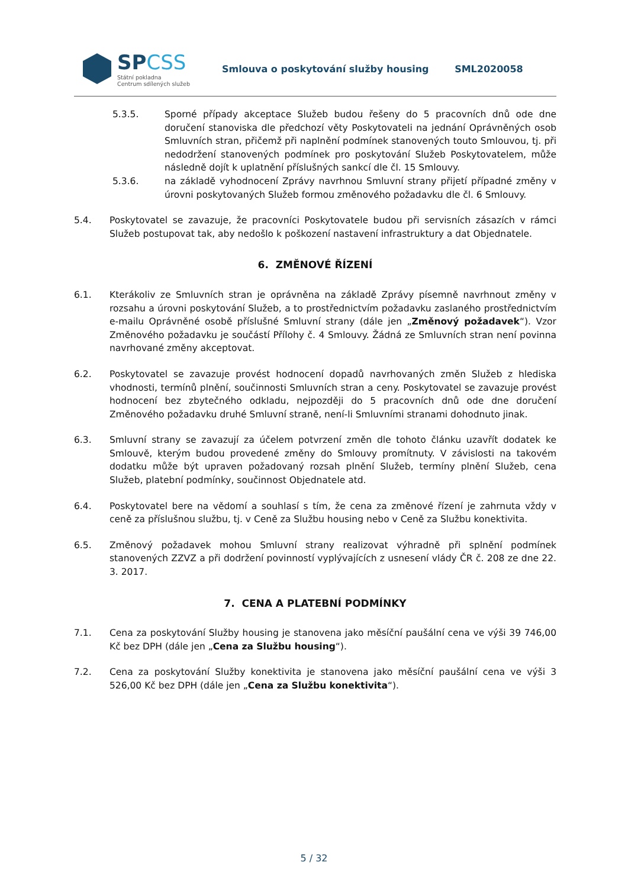SPCSS
Státní pokladna
Centrum sdílených služeb
Smlouva o poskytování služby housing SML2020058
5.3.5. Sporné případy akceptace Služeb budou řešeny do 5 pracovních dnů ode dne doručení stanoviska dle předchozí věty Poskytovateli na jednání Oprávněných osob Smluvních stran, přičemž při naplnění podmínek stanovených touto Smlouvou, tj. při nedodržení stanovených podmínek pro poskytování Služeb Poskytovatelem, může následně dojít k uplatnění příslušných sankcí dle čl. 15 Smlouvy.
5.3.6. na základě vyhodnocení Zprávy navrhnou Smluvní strany přijetí případné změny v úrovni poskytovaných Služeb formou změnového požadavku dle čl. 6 Smlouvy.
5.4. Poskytovatel se zavazuje, že pracovníci Poskytovatele budou při servisních zásazích v rámci Služeb postupovat tak, aby nedošlo k poškození nastavení infrastruktury a dat Objednatele.
6. ZMĚNOVÉ ŘÍZENÍ
6.1. Kterákoliv ze Smluvních stran je oprávněna na základě Zprávy písemně navrhnout změny v rozsahu a úrovni poskytování Služeb, a to prostřednictvím požadavku zaslaného prostřednictvím e-mailu Oprávněné osobě příslušné Smluvní strany (dále jen „Změnový požadavek“). Vzor Změnového požadavku je součástí Přílohy č. 4 Smlouvy. Žádná ze Smluvních stran není povinna navrhované změny akceptovat.
6.2. Poskytovatel se zavazuje provést hodnocení dopadů navrhovaných změn Služeb z hlediska vhodnosti, termínů plnění, součinnosti Smluvních stran a ceny. Poskytovatel se zavazuje provést hodnocení bez zbytečného odkladu, nejpozději do 5 pracovních dnů ode dne doručení Změnového požadavku druhé Smluvní straně, není-li Smluvními stranami dohodnuto jinak.
6.3. Smluvní strany se zavazují za účelem potvrzení změn dle tohoto článku uzavřít dodatek ke Smlouvě, kterým budou provedené změny do Smlouvy promítnuty. V závislosti na takovém dodatku může být upraven požadovaný rozsah plnění Služeb, termíny plnění Služeb, cena Služeb, platební podmínky, součinnost Objednatele atd.
6.4. Poskytovatel bere na vědomí a souhlasí s tím, že cena za změnové řízení je zahrnuta vždy v ceně za příslušnou službu, tj. v Ceně za Službu housing nebo v Ceně za Službu konektivita.
6.5. Změnový požadavek mohou Smluvní strany realizovat výhradně při splnění podmínek stanovených ZZVZ a při dodržení povinností vyplývajících z usnesení vlády ČR č. 208 ze dne 22. 3. 2017.
7. CENA A PLATEBNÍ PODMÍNKY
7.1. Cena za poskytování Služby housing je stanovena jako měsíční paušální cena ve výši 39 746,00 Kč bez DPH (dále jen „Cena za Službu housing“).
7.2. Cena za poskytování Služby konektivita je stanovena jako měsíční paušální cena ve výši 3 526,00 Kč bez DPH (dále jen „Cena za Službu konektivita“).
5 / 32